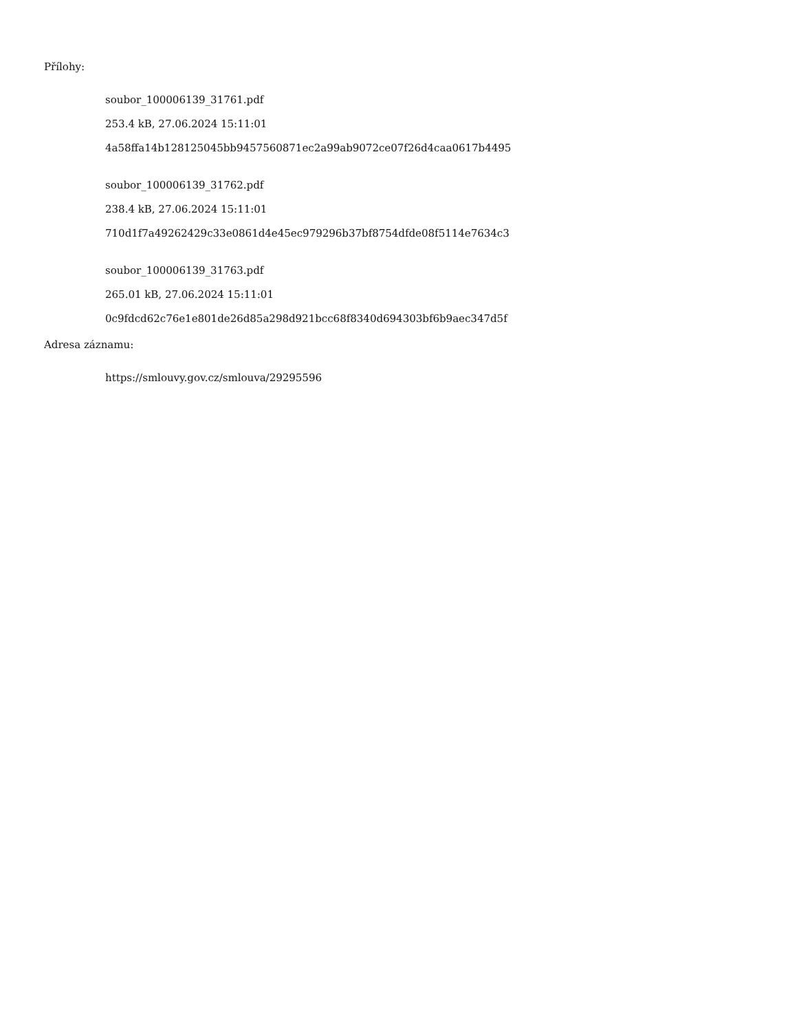Přílohy:
soubor_100006139_31761.pdf
253.4 kB, 27.06.2024 15:11:01
4a58ffa14b128125045bb9457560871ec2a99ab9072ce07f26d4caa0617b4495
soubor_100006139_31762.pdf
238.4 kB, 27.06.2024 15:11:01
710d1f7a49262429c33e0861d4e45ec979296b37bf8754dfde08f5114e7634c3
soubor_100006139_31763.pdf
265.01 kB, 27.06.2024 15:11:01
0c9fdcd62c76e1e801de26d85a298d921bcc68f8340d694303bf6b9aec347d5f
Adresa záznamu:
https://smlouvy.gov.cz/smlouva/29295596